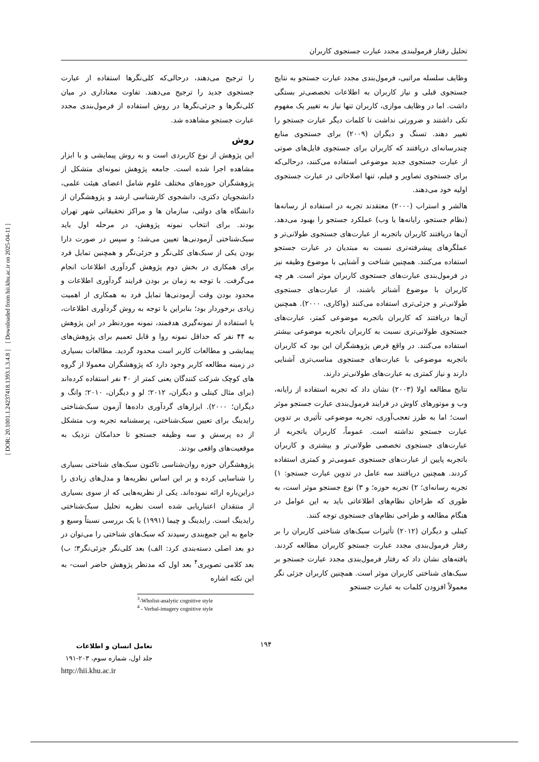[ DOR: 20.1001.1.24237418.1393.1.3.4.8 ] [ Downloaded from hii.khu.ac.ir on 2025-04-11 ]
تحلیل رفتار فرمولبندی مجدد عبارت جستجوی کاربران
وظایف سلسله مراتبی، فرمول‌بندی مجدد عبارت جستجو به نتایج جستجوی قبلی و نیاز کاربران به اطلاعات تخصصی‌تر بستگی داشت. اما در وظایف موازی، کاربران تنها نیاز به تغییر یک مفهوم تکی داشتند و ضرورتی نداشت تا کلمات دیگر عبارت جستجو را تغییر دهند. تسنگ و دیگران (۲۰۰۹) برای جستجوی منابع چندرسانه‌ای دریافتند که کاربران برای جستجوی فایل‌های صوتی از عبارت جستجوی جدید موضوعی استفاده می‌کنند، درحالی‌که برای جستجوی تصاویر و فیلم، تنها اصلاحاتی در عبارت جستجوی اولیه خود می‌دهند.
هالشر و استراب (۲۰۰۰) معتقدند تجربه در استفاده از رسانه‌ها (نظام جستجو، رایانه‌ها یا وب) عملکرد جستجو را بهبود می‌دهد. آن‌ها دریافتند کاربران باتجربه از عبارت‌های جستجوی طولانی‌تر و عملگرهای پیشرفته‌تری نسبت به مبتدیان در عبارت جستجو استفاده می‌کنند. همچنین شناخت و آشنایی با موضوع وظیفه نیز در فرمول‌بندی عبارت‌های جستجوی کاربران موثر است. هر چه کاربران با موضوع آشناتر باشند، از عبارت‌های جستجوی طولانی‌تر و جزئی‌تری استفاده می‌کنند (واکاری، ۲۰۰۰). همچنین آن‌ها دریافتند که کاربران باتجربه موضوعی کمتر، عبارت‌های جستجوی طولانی‌تری نسبت به کاربران باتجربه موضوعی بیشتر استفاده می‌کنند. در واقع فرض پژوهشگران این بود که کاربران باتجربه موضوعی با عبارت‌های جستجوی مناسب‌تری آشنایی دارند و نیاز کمتری به عبارت‌های طولانی‌تر دارند.
نتایج مطالعه اولا (۲۰۰۳) نشان داد که تجربه استفاده از رایانه، وب و موتورهای کاوش در فرایند فرمول‌بندی عبارت جستجو موثر است؛ اما به طرز تعجب‌آوری، تجربه موضوعی تأثیری بر تدوین عبارت جستجو نداشته است. عموماً، کاربران باتجربه از عبارت‌های جستجوی تخصصی طولانی‌تر و بیشتری و کاربران باتجربه پایین از عبارت‌های جستجوی عمومی‌تر و کمتری استفاده کردند. همچنین دریافتند سه عامل در تدوین عبارت جستجو: ۱) تجربه رسانه‌ای؛ ۲) تجربه حوزه؛ و ۳) نوع جستجو موثر است، به طوری که طراحان نظام‌های اطلاعاتی باید به این عوامل در هنگام مطالعه و طراحی نظام‌های جستجوی توجه کنند.
کینلی و دیگران (۲۰۱۲) تأثیرات سبک‌های شناختی کاربران را بر رفتار فرمول‌بندی مجدد عبارت جستجو کاربران مطالعه کردند. یافته‌های نشان داد که رفتار فرمول‌بندی مجدد عبارت جستجو بر سبک‌های شناختی کاربران موثر است. همچنین کاربران جزئی نگر معمولاً افزودن کلمات به عبارت جستجو
را ترجیح می‌دهند، درحالی‌که کلی‌نگرها استفاده از عبارت جستجوی جدید را ترجیح می‌دهند. تفاوت معناداری در میان کلی‌نگرها و جزئی‌نگرها در روش استفاده از فرمول‌بندی مجدد عبارت جستجو مشاهده شد.
روش
این پژوهش از نوع کاربردی است و به روش پیمایشی و با ابزار مشاهده اجرا شده است. جامعه پژوهش نمونه‌ای متشکل از پژوهشگران حوزه‌های مختلف علوم شامل اعضای هیئت علمی، دانشجویان دکتری، دانشجوی کارشناسی ارشد و پژوهشگران از دانشگاه های دولتی، سازمان ها و مراکز تحقیقاتی شهر تهران بودند. برای انتخاب نمونه پژوهش، در مرحله اول باید سبک‌شناختی آزمودنی‌ها تعیین می‌شد؛ و سپس در صورت دارا بودن یکی از سبک‌های کلی‌نگر و جزئی‌نگر و همچنین تمایل فرد برای همکاری در بخش دوم پژوهش گردآوری اطلاعات انجام می‌گرفت. با توجه به زمان بر بودن فرایند گردآوری اطلاعات و محدود بودن وقت آزمودنی‌ها تمایل فرد به همکاری از اهمیت زیادی برخوردار بود؛ بنابراین با توجه به روش گردآوری اطلاعات، با استفاده از نمونه‌گیری هدفمند، نمونه موردنظر در این پژوهش به ۴۴ نفر که حداقل نمونه روا و قابل تعمیم برای پژوهش‌های پیمایشی و مطالعات کاربر است محدود گردید. مطالعات بسیاری در زمینه مطالعه کاربر وجود دارد که پژوهشگران معمولا از گروه های کوچک شرکت کنندگان یعنی کمتر از ۴۰ نفر استفاده کرده‌اند (برای مثال کینلی و دیگران، ۲۰۱۲؛ لو و دیگران، ۲۰۱۰؛ وانگ و دیگران؛ ۲۰۰۰). ابزارهای گردآوری داده‌ها آزمون سبک‌شناختی رایدینگ برای تعیین سبک‌شناختی، پرسشنامه تجربه وب متشکل از ده پرسش و سه وظیفه جستجو تا حدامکان نزدیک به موقعیت‌های واقعی بودند.
پژوهشگران حوزه روان‌شناسی تاکنون سبک‌های شناختی بسیاری را شناسایی کرده و بر این اساس نظریه‌ها و مدل‌های زیادی را دراین‌باره ارائه نموده‌اند. یکی از نظریه‌هایی که از سوی بسیاری از منتقدان اعتباریابی شده است نظریه تحلیل سبک‌شناختی رایدینگ است. رایدینگ و چیما (۱۹۹۱) با یک بررسی نسبتاً وسیع و جامع به این جمع‌بندی رسیدند که سبک‌های شناختی را می‌توان در دو بعد اصلی دسته‌بندی کرد: الف) بعد کلی‌نگر جزئی‌نگر۳؛ ب) بعد کلامی تصویری<sup>۴</sup> بعد اول که مدنظر پژوهش حاضر است- به این نکته اشاره
<sup>3</sup>-Wholist-analytic cognitive style
<sup>4</sup> - Verbal-imagery cognitive style
۱۹۴
تعامل انسان و اطلاعات
جلد اول، شماره سوم، ۲۰۳-۱۹۱
http://hii.khu.ac.ir